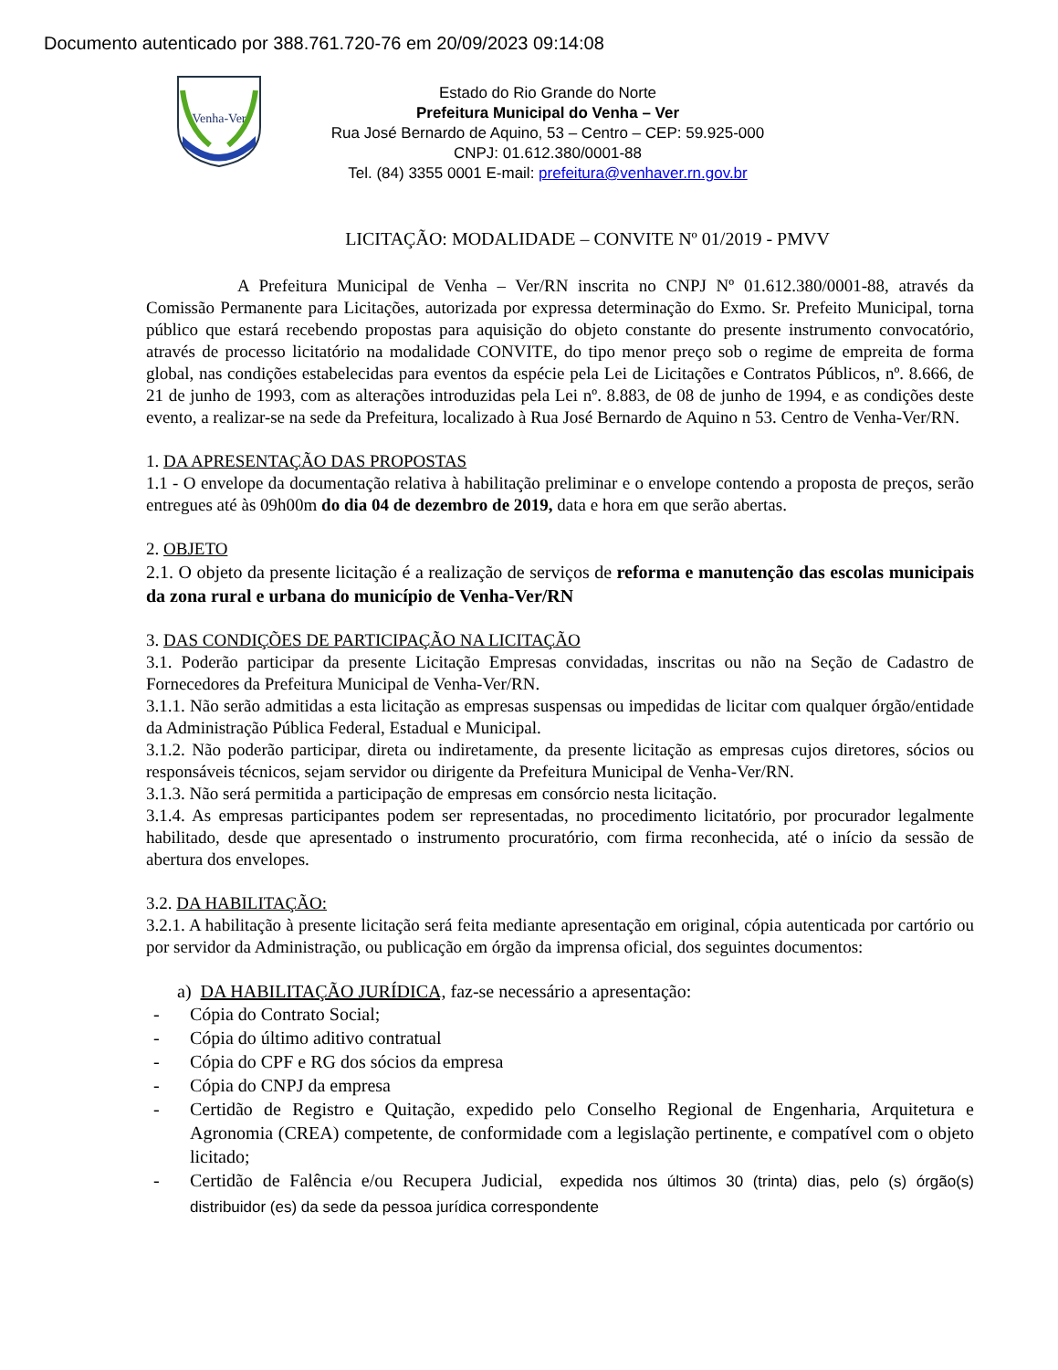Documento autenticado por 388.761.720-76 em 20/09/2023 09:14:08
Venha-Ver
Estado do Rio Grande do Norte
Prefeitura Municipal do Venha – Ver
Rua José Bernardo de Aquino, 53 – Centro – CEP: 59.925-000
CNPJ: 01.612.380/0001-88
Tel. (84) 3355 0001 E-mail: prefeitura@venhaver.rn.gov.br
LICITAÇÃO: MODALIDADE – CONVITE Nº 01/2019 - PMVV
A Prefeitura Municipal de Venha – Ver/RN inscrita no CNPJ Nº 01.612.380/0001-88, através da Comissão Permanente para Licitações, autorizada por expressa determinação do Exmo. Sr. Prefeito Municipal, torna público que estará recebendo propostas para aquisição do objeto constante do presente instrumento convocatório, através de processo licitatório na modalidade CONVITE, do tipo menor preço sob o regime de empreita de forma global, nas condições estabelecidas para eventos da espécie pela Lei de Licitações e Contratos Públicos, nº. 8.666, de 21 de junho de 1993, com as alterações introduzidas pela Lei nº. 8.883, de 08 de junho de 1994, e as condições deste evento, a realizar-se na sede da Prefeitura, localizado à Rua José Bernardo de Aquino n 53. Centro de Venha-Ver/RN.
1. DA APRESENTAÇÃO DAS PROPOSTAS
1.1 - O envelope da documentação relativa à habilitação preliminar e o envelope contendo a proposta de preços, serão entregues até às 09h00m do dia 04 de dezembro de 2019, data e hora em que serão abertas.
2. OBJETO
2.1. O objeto da presente licitação é a realização de serviços de reforma e manutenção das escolas municipais da zona rural e urbana do município de Venha-Ver/RN
3. DAS CONDIÇÕES DE PARTICIPAÇÃO NA LICITAÇÃO
3.1. Poderão participar da presente Licitação Empresas convidadas, inscritas ou não na Seção de Cadastro de Fornecedores da Prefeitura Municipal de Venha-Ver/RN.
3.1.1. Não serão admitidas a esta licitação as empresas suspensas ou impedidas de licitar com qualquer órgão/entidade da Administração Pública Federal, Estadual e Municipal.
3.1.2. Não poderão participar, direta ou indiretamente, da presente licitação as empresas cujos diretores, sócios ou responsáveis técnicos, sejam servidor ou dirigente da Prefeitura Municipal de Venha-Ver/RN.
3.1.3. Não será permitida a participação de empresas em consórcio nesta licitação.
3.1.4. As empresas participantes podem ser representadas, no procedimento licitatório, por procurador legalmente habilitado, desde que apresentado o instrumento procuratório, com firma reconhecida, até o início da sessão de abertura dos envelopes.
3.2. DA HABILITAÇÃO:
3.2.1. A habilitação à presente licitação será feita mediante apresentação em original, cópia autenticada por cartório ou por servidor da Administração, ou publicação em órgão da imprensa oficial, dos seguintes documentos:
a) DA HABILITAÇÃO JURÍDICA, faz-se necessário a apresentação:
- Cópia do Contrato Social;
- Cópia do último aditivo contratual
- Cópia do CPF e RG dos sócios da empresa
- Cópia do CNPJ da empresa
- Certidão de Registro e Quitação, expedido pelo Conselho Regional de Engenharia, Arquitetura e Agronomia (CREA) competente, de conformidade com a legislação pertinente, e compatível com o objeto licitado;
- Certidão de Falência e/ou Recupera Judicial, expedida nos últimos 30 (trinta) dias, pelo (s) órgão(s) distribuidor (es) da sede da pessoa jurídica correspondente